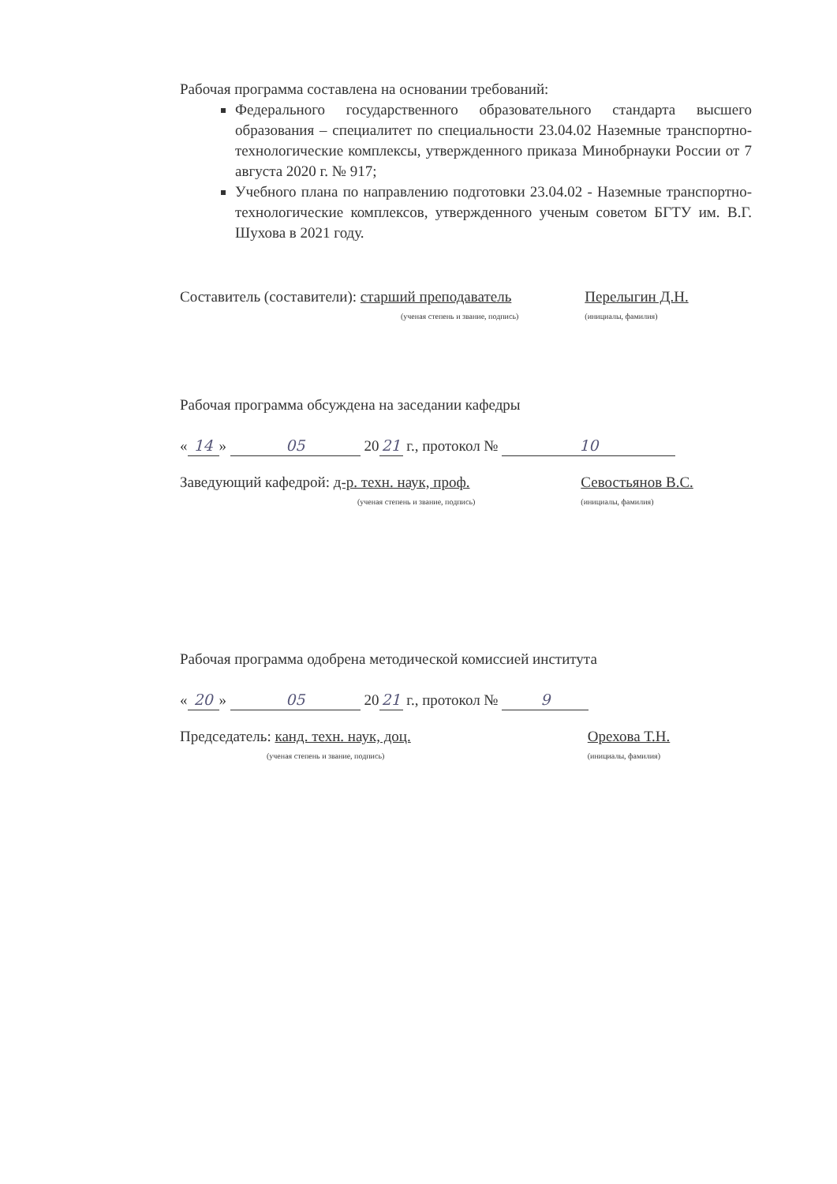Рабочая программа составлена на основании требований:
Федерального государственного образовательного стандарта высшего образования – специалитет по специальности 23.04.02 Наземные транспортно-технологические комплексы, утвержденного приказа Минобрнауки России от 7 августа 2020 г. № 917;
Учебного плана по направлению подготовки 23.04.02 - Наземные транспортно-технологические комплексов, утвержденного ученым советом БГТУ им. В.Г. Шухова в 2021 году.
Составитель (составители): старший преподаватель
(ученая степень и звание, подпись)
Перелыгин Д.Н.
(инициалы, фамилия)
Рабочая программа обсуждена на заседании кафедры
« 14 » 05 20 21 г., протокол № 10
Заведующий кафедрой: д-р. техн. наук, проф.
(ученая степень и звание, подпись)
Севостьянов В.С.
(инициалы, фамилия)
Рабочая программа одобрена методической комиссией института
« 20 » 05 20 21 г., протокол № 9
Председатель: канд. техн. наук, доц.
(ученая степень и звание, подпись)
Орехова Т.Н.
(инициалы, фамилия)